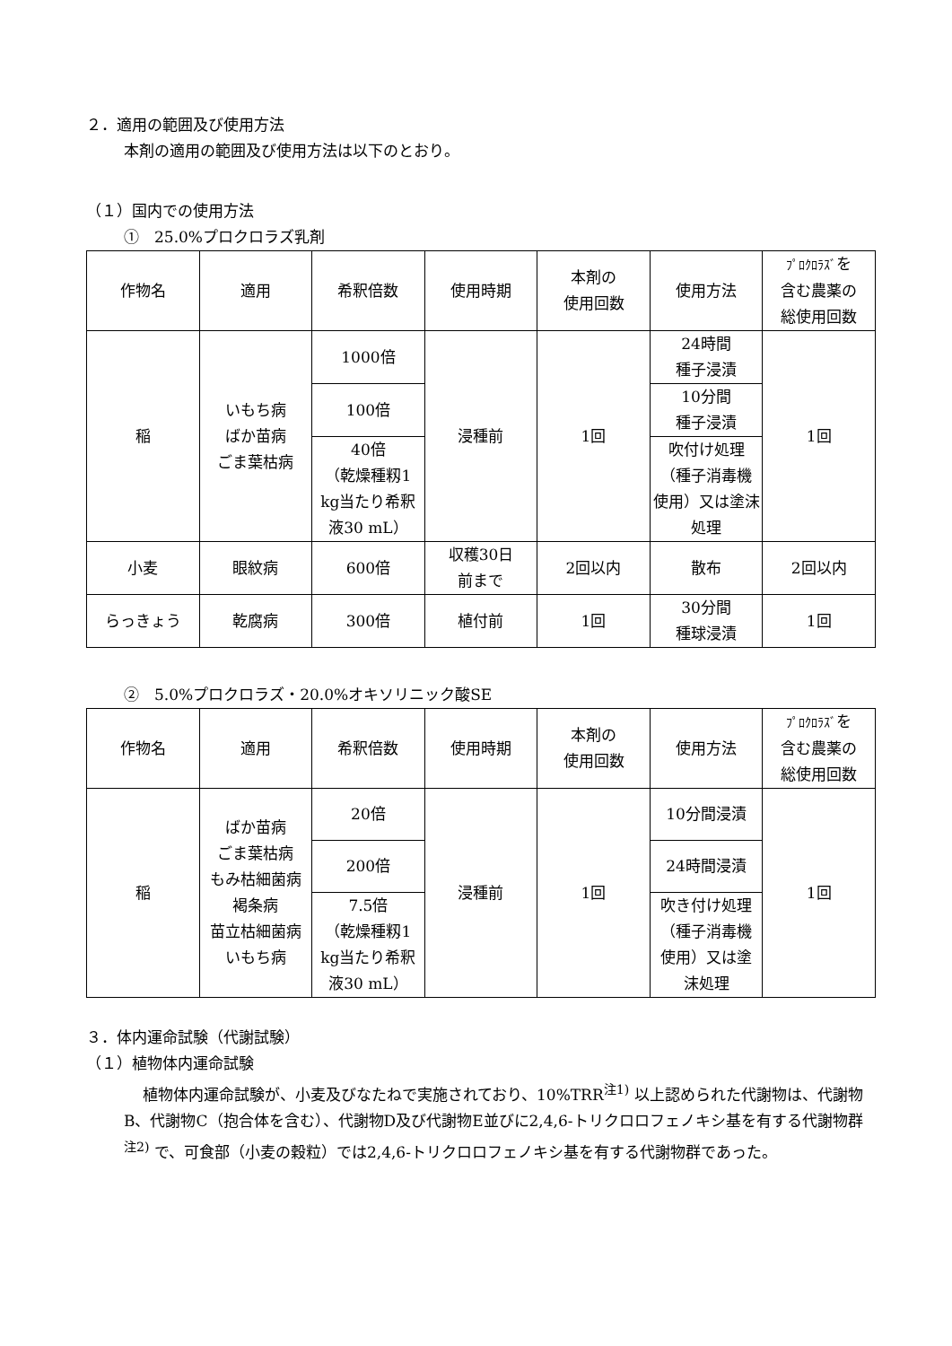２．適用の範囲及び使用方法
本剤の適用の範囲及び使用方法は以下のとおり。
（１）国内での使用方法
①　25.0%プロクロラズ乳剤
| 作物名 | 適用 | 希釈倍数 | 使用時期 | 本剤の 使用回数 | 使用方法 | ﾌﾟﾛｸﾛﾗｽﾞ を 含む農薬の 総使用回数 |
| --- | --- | --- | --- | --- | --- | --- |
| 稲 | いもち病 ばか苗病 ごま葉枯病 | 1000倍 | 浸種前 | 1回 | 24時間 種子浸漬 | 1回 |
| | | 100倍 | | | 10分間 種子浸漬 | |
| | | 40倍 （乾燥種籾1 kg当たり希釈 液30 mL） | | | 吹付け処理 （種子消毒機 使用）又は塗沫 処理 | |
| 小麦 | 眼紋病 | 600倍 | 収穫30日 前まで | 2回以内 | 散布 | 2回以内 |
| らっきょう | 乾腐病 | 300倍 | 植付前 | 1回 | 30分間 種球浸漬 | 1回 |
②　5.0%プロクロラズ・20.0%オキソリニック酸SE
| 作物名 | 適用 | 希釈倍数 | 使用時期 | 本剤の 使用回数 | 使用方法 | ﾌﾟﾛｸﾛﾗｽﾞ を 含む農薬の 総使用回数 |
| --- | --- | --- | --- | --- | --- | --- |
| 稲 | ばか苗病 ごま葉枯病 もみ枯細菌病 褐条病 苗立枯細菌病 いもち病 | 20倍 | 浸種前 | 1回 | 10分間浸漬 | 1回 |
| | | 200倍 | | | 24時間浸漬 | |
| | | 7.5倍 （乾燥種籾1 kg当たり希釈 液30 mL） | | | 吹き付け処理 （種子消毒機 使用）又は塗 沫処理 | |
３．体内運命試験（代謝試験）
（１）植物体内運命試験
植物体内運命試験が、小麦及びなたねで実施されており、10%TRR<sup>注1)</sup> 以上認められた代謝物は、代謝物B、代謝物C（抱合体を含む）、代謝物D及び代謝物E並びに2,4,6-トリクロロフェノキシ基を有する代謝物群<sup>注2)</sup> で、可食部（小麦の穀粒）では2,4,6-トリクロロフェノキシ基を有する代謝物群であった。